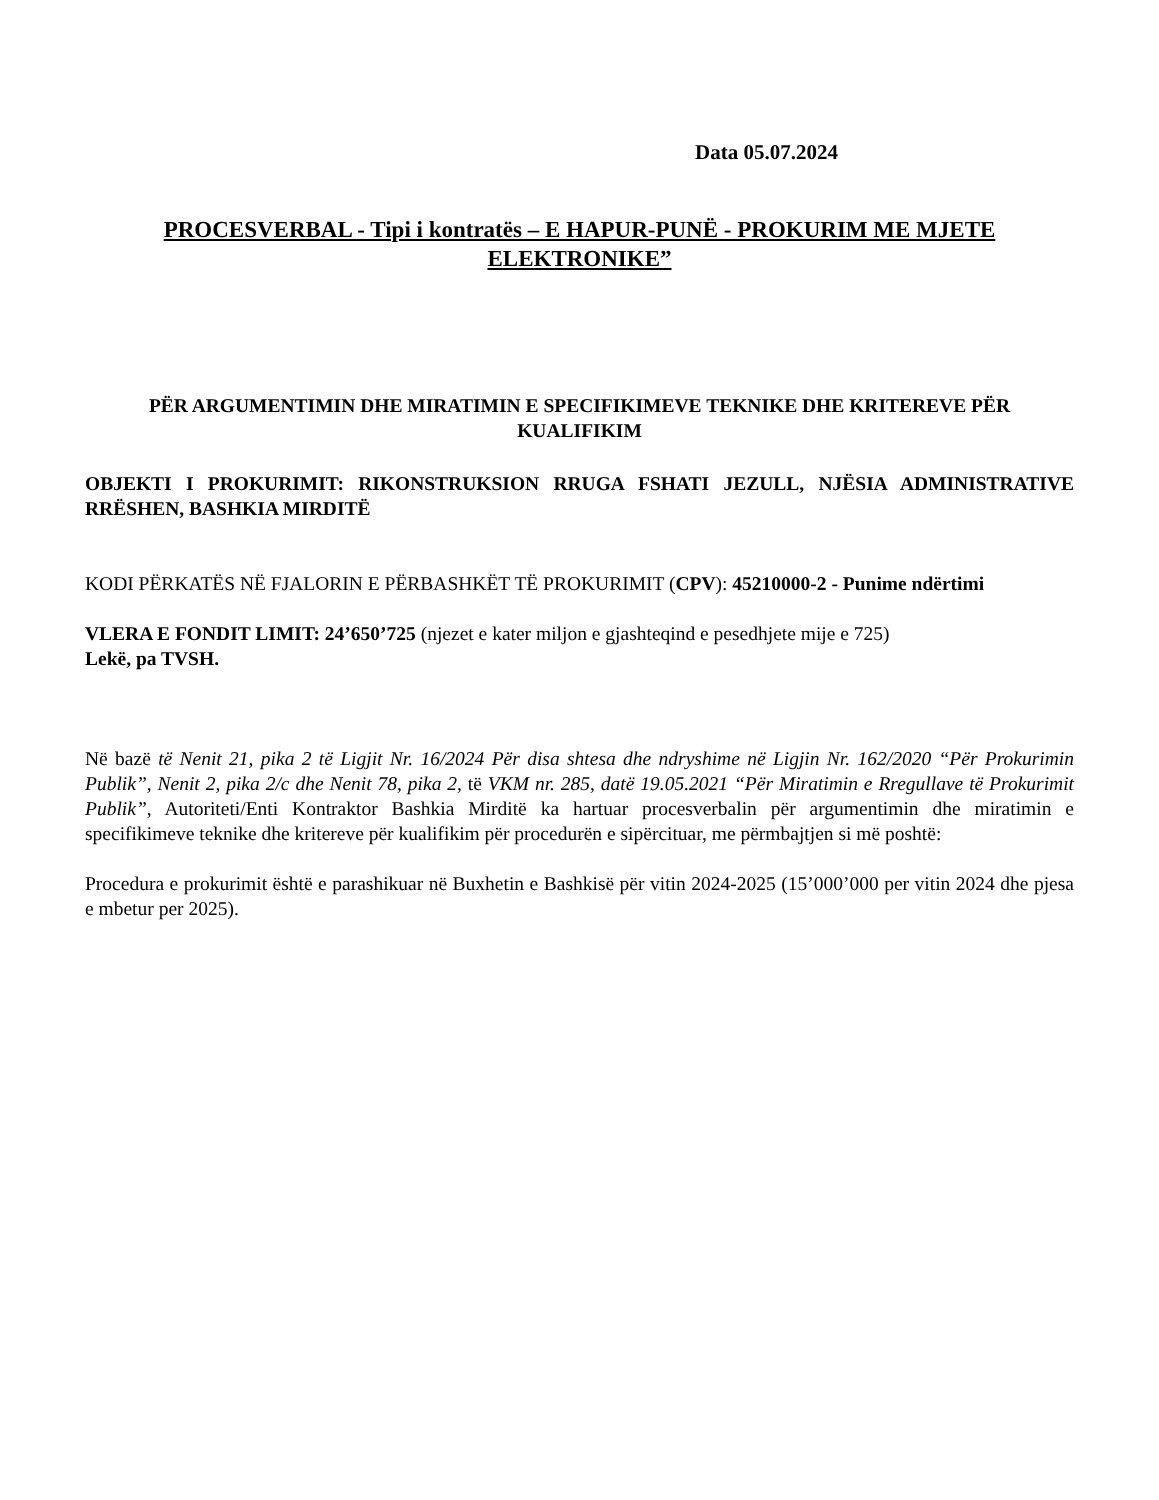Data 05.07.2024
PROCESVERBAL - Tipi i kontratës – E HAPUR-PUNË - PROKURIM ME MJETE ELEKTRONIKE”
PËR ARGUMENTIMIN DHE MIRATIMIN E SPECIFIKIMEVE TEKNIKE DHE KRITEREVE PËR KUALIFIKIM
OBJEKTI I PROKURIMIT: RIKONSTRUKSION RRUGA FSHATI JEZULL, NJËSIA ADMINISTRATIVE RRËSHEN, BASHKIA MIRDITË
KODI PËRKATËS NË FJALORIN E PËRBASHKËT TË PROKURIMIT (CPV): 45210000-2 - Punime ndërtimi
VLERA E FONDIT LIMIT: 24’650’725 (njezet e kater miljon e gjashteqind e pesedhjete mije e 725)
Lekë, pa TVSH.
Në bazë të Nenit 21, pika 2 të Ligjit Nr. 16/2024 Për disa shtesa dhe ndryshime në Ligjin Nr. 162/2020 “Për Prokurimin Publik”, Nenit 2, pika 2/c dhe Nenit 78, pika 2, të VKM nr. 285, datë 19.05.2021 “Për Miratimin e Rregullave të Prokurimit Publik”, Autoriteti/Enti Kontraktor Bashkia Mirditë ka hartuar procesverbalin për argumentimin dhe miratimin e specifikimeve teknike dhe kritereve për kualifikim për procedurën e sipërcituar, me përmbajtjen si më poshtë:
Procedura e prokurimit është e parashikuar në Buxhetin e Bashkisë për vitin 2024-2025 (15’000’000 per vitin 2024 dhe pjesa e mbetur per 2025).